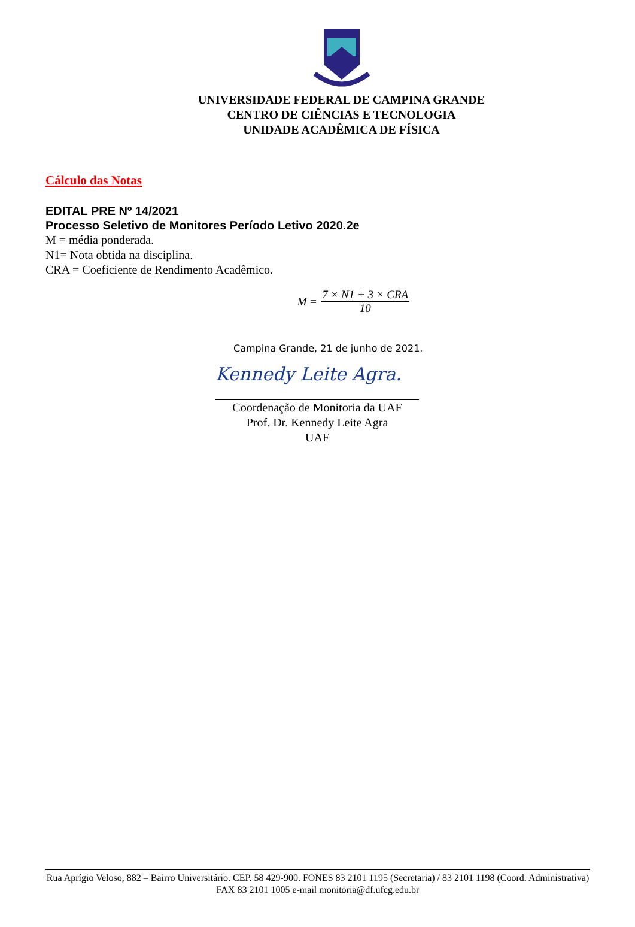UNIVERSIDADE FEDERAL DE CAMPINA GRANDE
CENTRO DE CIÊNCIAS E TECNOLOGIA
UNIDADE ACADÊMICA DE FÍSICA
Cálculo das Notas
EDITAL PRE Nº 14/2021
Processo Seletivo de Monitores Período Letivo 2020.2e
M = média ponderada.
N1= Nota obtida na disciplina.
CRA = Coeficiente de Rendimento Acadêmico.
M = 7 × N1 + 3 × CRA 10
Campina Grande, 21 de junho de 2021.
Kennedy Leite Agra.
Coordenação de Monitoria da UAF
Prof. Dr. Kennedy Leite Agra
UAF
Rua Aprígio Veloso, 882 – Bairro Universitário. CEP. 58 429-900. FONES 83 2101 1195 (Secretaria) / 83 2101 1198 (Coord. Administrativa) FAX 83 2101 1005 e-mail monitoria@df.ufcg.edu.br